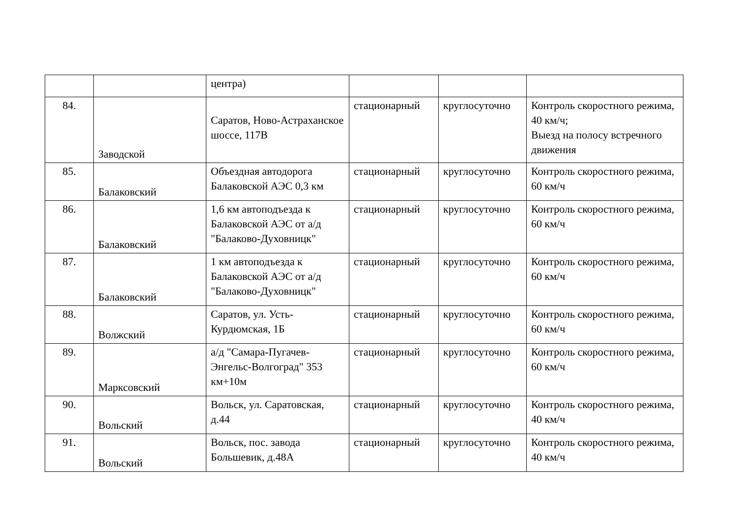| | | центра) | | | |
| 84. | Заводской | Саратов, Ново-Астраханское шоссе, 117В | стационарный | круглосуточно | Контроль скоростного режима, 40 км/ч; Выезд на полосу встречного движения |
| 85. | Балаковский | Объездная автодорога Балаковской АЭС 0,3 км | стационарный | круглосуточно | Контроль скоростного режима, 60 км/ч |
| 86. | Балаковский | 1,6 км автоподъезда к Балаковской АЭС от а/д "Балаково-Духовницк" | стационарный | круглосуточно | Контроль скоростного режима, 60 км/ч |
| 87. | Балаковский | 1 км автоподъезда к Балаковской АЭС от а/д "Балаково-Духовницк" | стационарный | круглосуточно | Контроль скоростного режима, 60 км/ч |
| 88. | Волжский | Саратов, ул. Усть-Курдюмская, 1Б | стационарный | круглосуточно | Контроль скоростного режима, 60 км/ч |
| 89. | Марксовский | а/д "Самара-Пугачев-Энгельс-Волгоград" 353 км+10м | стационарный | круглосуточно | Контроль скоростного режима, 60 км/ч |
| 90. | Вольский | Вольск, ул. Саратовская, д.44 | стационарный | круглосуточно | Контроль скоростного режима, 40 км/ч |
| 91. | Вольский | Вольск, пос. завода Большевик, д.48А | стационарный | круглосуточно | Контроль скоростного режима, 40 км/ч |